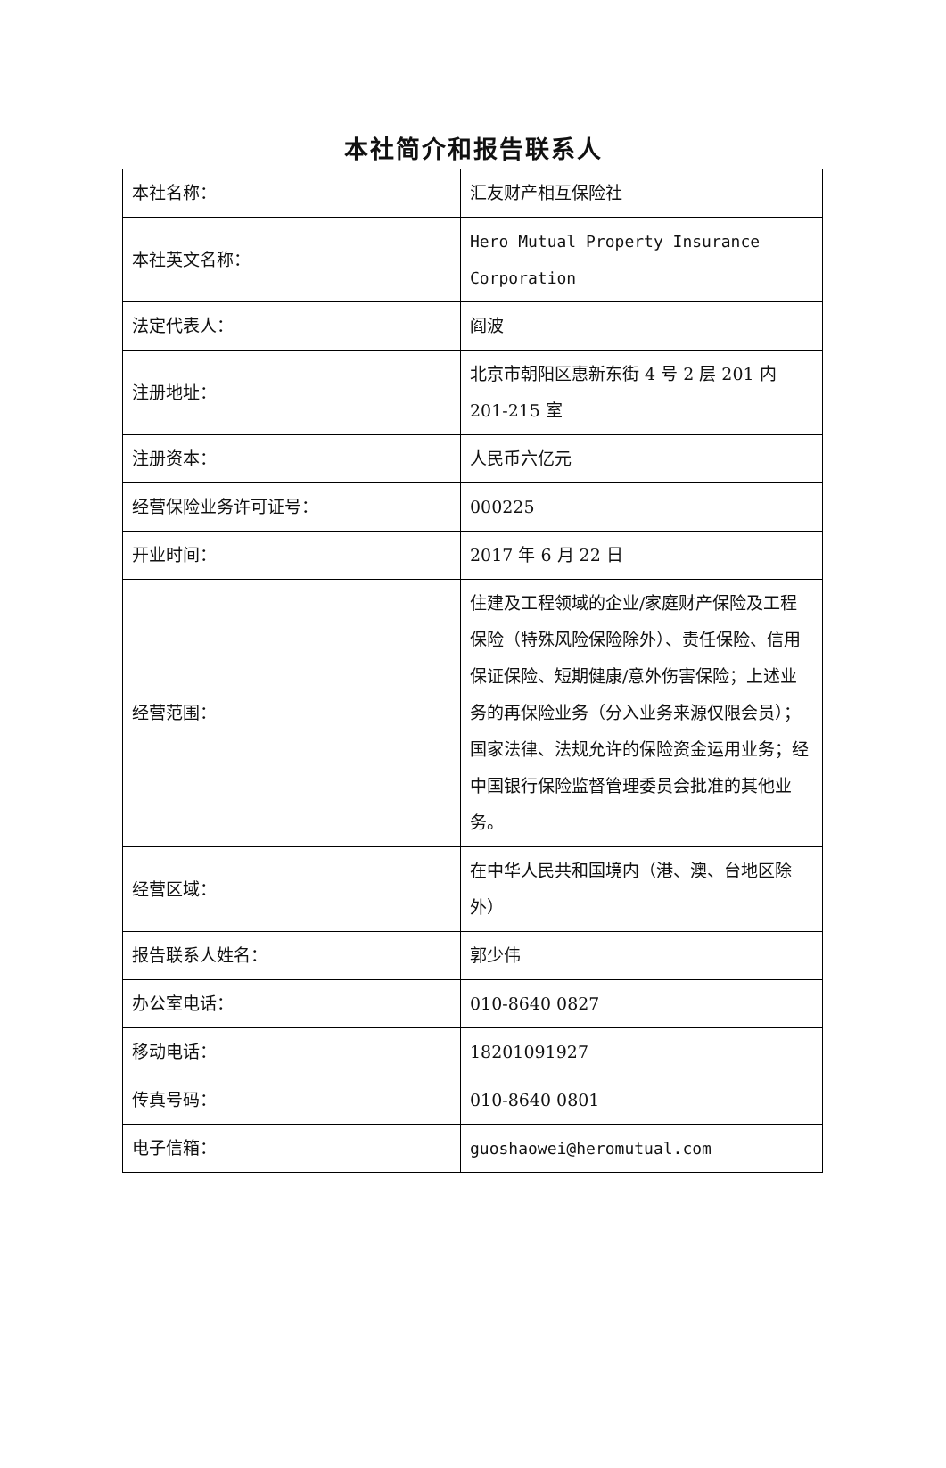本社简介和报告联系人
| 本社名称： | 汇友财产相互保险社 |
| 本社英文名称： | Hero Mutual Property Insurance Corporation |
| 法定代表人： | 阎波 |
| 注册地址： | 北京市朝阳区惠新东街 4 号 2 层 201 内 201-215 室 |
| 注册资本： | 人民币六亿元 |
| 经营保险业务许可证号： | 000225 |
| 开业时间： | 2017 年 6 月 22 日 |
| 经营范围： | 住建及工程领域的企业/家庭财产保险及工程保险（特殊风险保险除外）、责任保险、信用保证保险、短期健康/意外伤害保险；上述业务的再保险业务（分入业务来源仅限会员）；国家法律、法规允许的保险资金运用业务；经中国银行保险监督管理委员会批准的其他业务。 |
| 经营区域： | 在中华人民共和国境内（港、澳、台地区除外） |
| 报告联系人姓名： | 郭少伟 |
| 办公室电话： | 010-8640 0827 |
| 移动电话： | 18201091927 |
| 传真号码： | 010-8640 0801 |
| 电子信箱： | guoshaowei@heromutual.com |